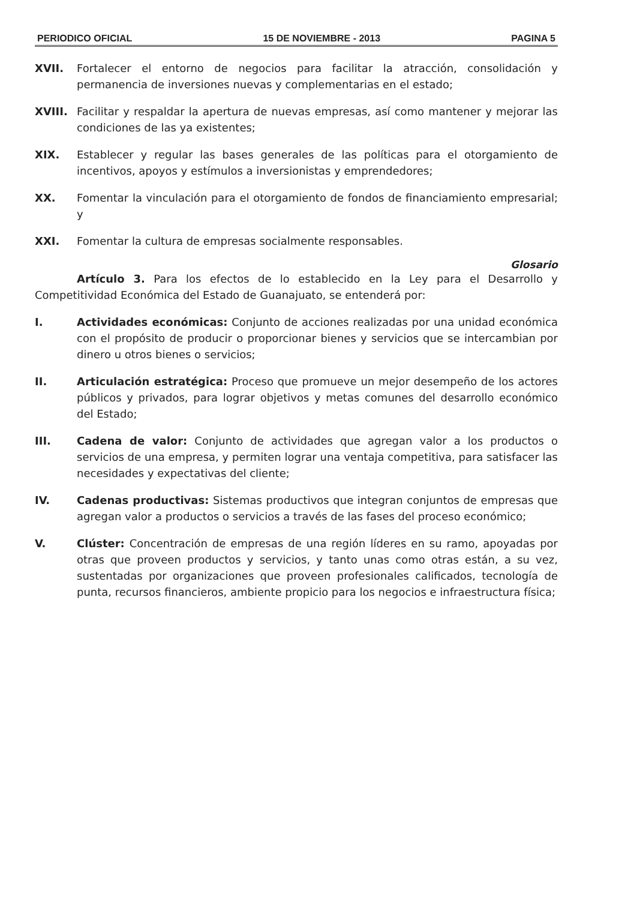PERIODICO OFICIAL 15 DE NOVIEMBRE - 2013 PAGINA 5
XVII. Fortalecer el entorno de negocios para facilitar la atracción, consolidación y permanencia de inversiones nuevas y complementarias en el estado;
XVIII. Facilitar y respaldar la apertura de nuevas empresas, así como mantener y mejorar las condiciones de las ya existentes;
XIX. Establecer y regular las bases generales de las políticas para el otorgamiento de incentivos, apoyos y estímulos a inversionistas y emprendedores;
XX. Fomentar la vinculación para el otorgamiento de fondos de financiamiento empresarial; y
XXI. Fomentar la cultura de empresas socialmente responsables.
Glosario
Artículo 3. Para los efectos de lo establecido en la Ley para el Desarrollo y Competitividad Económica del Estado de Guanajuato, se entenderá por:
I. Actividades económicas: Conjunto de acciones realizadas por una unidad económica con el propósito de producir o proporcionar bienes y servicios que se intercambian por dinero u otros bienes o servicios;
II. Articulación estratégica: Proceso que promueve un mejor desempeño de los actores públicos y privados, para lograr objetivos y metas comunes del desarrollo económico del Estado;
III. Cadena de valor: Conjunto de actividades que agregan valor a los productos o servicios de una empresa, y permiten lograr una ventaja competitiva, para satisfacer las necesidades y expectativas del cliente;
IV. Cadenas productivas: Sistemas productivos que integran conjuntos de empresas que agregan valor a productos o servicios a través de las fases del proceso económico;
V. Clúster: Concentración de empresas de una región líderes en su ramo, apoyadas por otras que proveen productos y servicios, y tanto unas como otras están, a su vez, sustentadas por organizaciones que proveen profesionales calificados, tecnología de punta, recursos financieros, ambiente propicio para los negocios e infraestructura física;